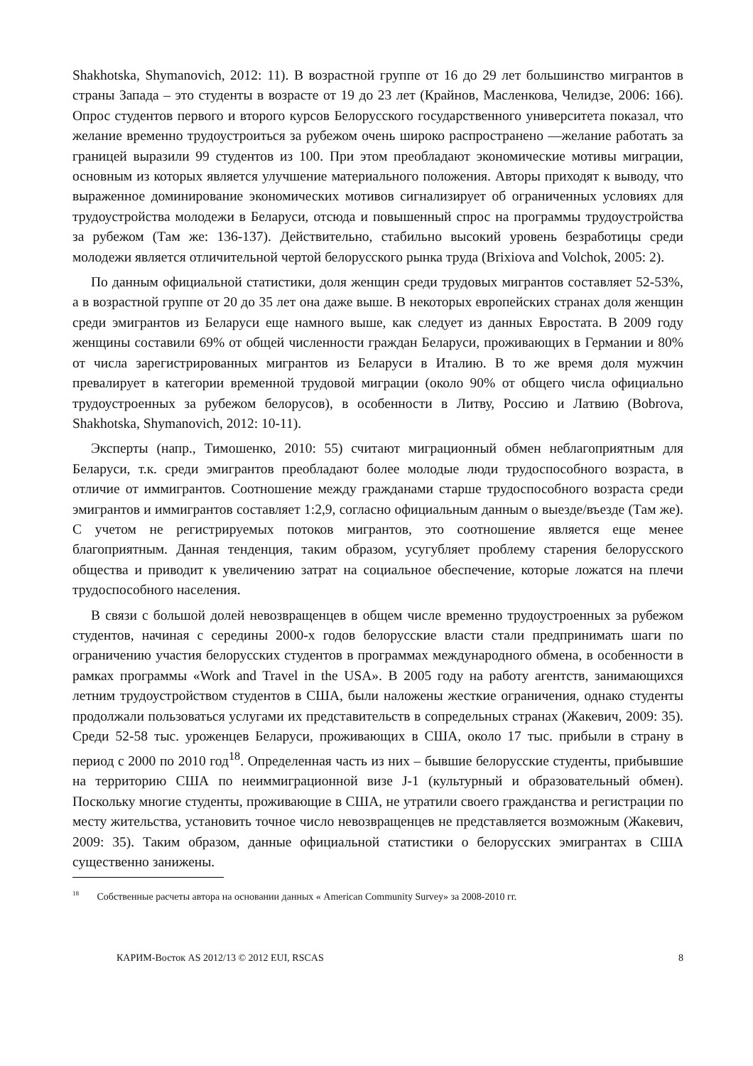Shakhotska, Shymanovich, 2012: 11). В возрастной группе от 16 до 29 лет большинство мигрантов в страны Запада – это студенты в возрасте от 19 до 23 лет (Крайнов, Масленкова, Челидзе, 2006: 166). Опрос студентов первого и второго курсов Белорусского государственного университета показал, что желание временно трудоустроиться за рубежом очень широко распространено —желание работать за границей выразили 99 студентов из 100. При этом преобладают экономические мотивы миграции, основным из которых является улучшение материального положения. Авторы приходят к выводу, что выраженное доминирование экономических мотивов сигнализирует об ограниченных условиях для трудоустройства молодежи в Беларуси, отсюда и повышенный спрос на программы трудоустройства за рубежом (Там же: 136-137). Действительно, стабильно высокий уровень безработицы среди молодежи является отличительной чертой белорусского рынка труда (Brixiova and Volchok, 2005: 2).
По данным официальной статистики, доля женщин среди трудовых мигрантов составляет 52-53%, а в возрастной группе от 20 до 35 лет она даже выше. В некоторых европейских странах доля женщин среди эмигрантов из Беларуси еще намного выше, как следует из данных Евростата. В 2009 году женщины составили 69% от общей численности граждан Беларуси, проживающих в Германии и 80% от числа зарегистрированных мигрантов из Беларуси в Италию. В то же время доля мужчин превалирует в категории временной трудовой миграции (около 90% от общего числа официально трудоустроенных за рубежом белорусов), в особенности в Литву, Россию и Латвию (Bobrova, Shakhotska, Shymanovich, 2012: 10-11).
Эксперты (напр., Тимошенко, 2010: 55) считают миграционный обмен неблагоприятным для Беларуси, т.к. среди эмигрантов преобладают более молодые люди трудоспособного возраста, в отличие от иммигрантов. Соотношение между гражданами старше трудоспособного возраста среди эмигрантов и иммигрантов составляет 1:2,9, согласно официальным данным о выезде/въезде (Там же). С учетом не регистрируемых потоков мигрантов, это соотношение является еще менее благоприятным. Данная тенденция, таким образом, усугубляет проблему старения белорусского общества и приводит к увеличению затрат на социальное обеспечение, которые ложатся на плечи трудоспособного населения.
В связи с большой долей невозвращенцев в общем числе временно трудоустроенных за рубежом студентов, начиная с середины 2000-х годов белорусские власти стали предпринимать шаги по ограничению участия белорусских студентов в программах международного обмена, в особенности в рамках программы «Work and Travel in the USA». В 2005 году на работу агентств, занимающихся летним трудоустройством студентов в США, были наложены жесткие ограничения, однако студенты продолжали пользоваться услугами их представительств в сопредельных странах (Жакевич, 2009: 35). Среди 52-58 тыс. уроженцев Беларуси, проживающих в США, около 17 тыс. прибыли в страну в период с 2000 по 2010 год<sup>18</sup>. Определенная часть из них – бывшие белорусские студенты, прибывшие на территорию США по неиммиграционной визе J-1 (культурный и образовательный обмен). Поскольку многие студенты, проживающие в США, не утратили своего гражданства и регистрации по месту жительства, установить точное число невозвращенцев не представляется возможным (Жакевич, 2009: 35). Таким образом, данные официальной статистики о белорусских эмигрантах в США существенно занижены.
<sup>18</sup> Собственные расчеты автора на основании данных « American Community Survey» за 2008-2010 гг.
КАРИМ-Восток AS 2012/13 © 2012 EUI, RSCAS 8